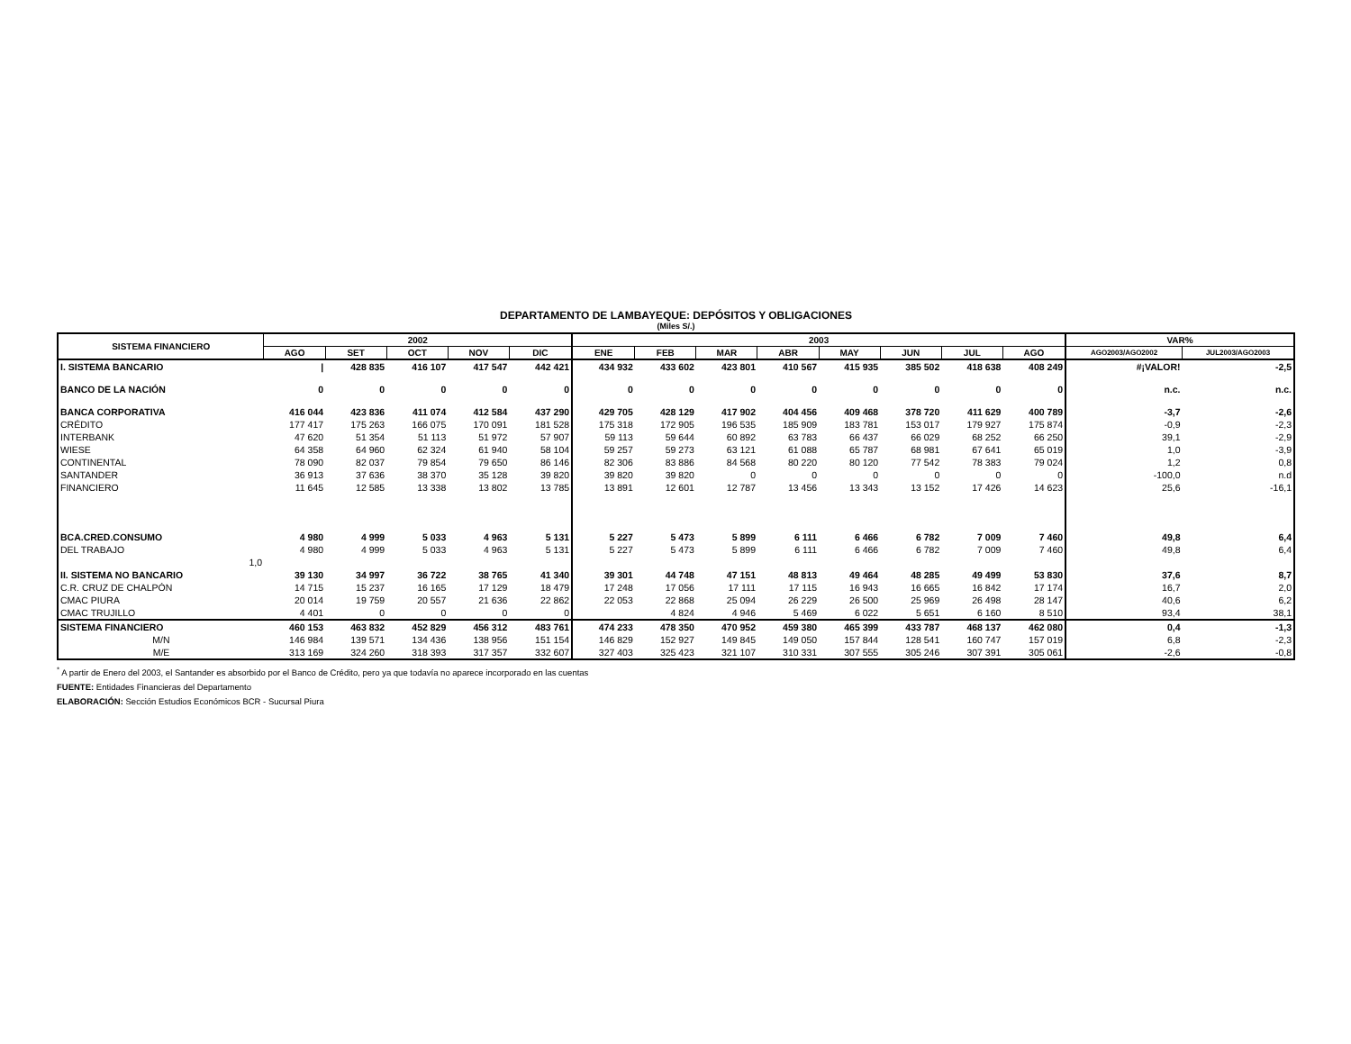DEPARTAMENTO DE LAMBAYEQUE: DEPÓSITOS Y OBLIGACIONES
(Miles S/.)
| SISTEMA FINANCIERO | 2002 | | | | | 2003 | | | | | | | | VAR% | |
| --- | --- | --- | --- | --- | --- | --- | --- | --- | --- | --- | --- | --- | --- | --- | --- |
| | AGO | SET | OCT | NOV | DIC | ENE | FEB | MAR | ABR | MAY | JUN | JUL | AGO | AGO2003/AGO2002 | JUL2003/AGO2003 |
| I. SISTEMA BANCARIO | / | 428 835 | 416 107 | 417 547 | 442 421 | 434 932 | 433 602 | 423 801 | 410 567 | 415 935 | 385 502 | 418 638 | 408 249 | #¡VALOR! | -2,5 |
| BANCO DE LA NACIÓN | 0 | 0 | 0 | 0 | 0 | 0 | 0 | 0 | 0 | 0 | 0 | 0 | 0 | n.c. | n.c. |
| BANCA CORPORATIVA | 416 044 | 423 836 | 411 074 | 412 584 | 437 290 | 429 705 | 428 129 | 417 902 | 404 456 | 409 468 | 378 720 | 411 629 | 400 789 | -3,7 | -2,6 |
| CRÉDITO | 177 417 | 175 263 | 166 075 | 170 091 | 181 528 | 175 318 | 172 905 | 196 535 | 185 909 | 183 781 | 153 017 | 179 927 | 175 874 | -0,9 | -2,3 |
| INTERBANK | 47 620 | 51 354 | 51 113 | 51 972 | 57 907 | 59 113 | 59 644 | 60 892 | 63 783 | 66 437 | 66 029 | 68 252 | 66 250 | 39,1 | -2,9 |
| WIESE | 64 358 | 64 960 | 62 324 | 61 940 | 58 104 | 59 257 | 59 273 | 63 121 | 61 088 | 65 787 | 68 981 | 67 641 | 65 019 | 1,0 | -3,9 |
| CONTINENTAL | 78 090 | 82 037 | 79 854 | 79 650 | 86 146 | 82 306 | 83 886 | 84 568 | 80 220 | 80 120 | 77 542 | 78 383 | 79 024 | 1,2 | 0,8 |
| SANTANDER | 36 913 | 37 636 | 38 370 | 35 128 | 39 820 | 39 820 | 39 820 | 0 | 0 | 0 | 0 | 0 | 0 | -100,0 | n.d |
| FINANCIERO | 11 645 | 12 585 | 13 338 | 13 802 | 13 785 | 13 891 | 12 601 | 12 787 | 13 456 | 13 343 | 13 152 | 17 426 | 14 623 | 25,6 | -16,1 |
| BCA.CRED.CONSUMO | 4 980 | 4 999 | 5 033 | 4 963 | 5 131 | 5 227 | 5 473 | 5 899 | 6 111 | 6 466 | 6 782 | 7 009 | 7 460 | 49,8 | 6,4 |
| DEL TRABAJO | 4 980 | 4 999 | 5 033 | 4 963 | 5 131 | 5 227 | 5 473 | 5 899 | 6 111 | 6 466 | 6 782 | 7 009 | 7 460 | 49,8 | 6,4 |
| 1,0 | | | | | | | | | | | | | | | |
| II. SISTEMA NO BANCARIO | 39 130 | 34 997 | 36 722 | 38 765 | 41 340 | 39 301 | 44 748 | 47 151 | 48 813 | 49 464 | 48 285 | 49 499 | 53 830 | 37,6 | 8,7 |
| C.R. CRUZ DE CHALPÓN | 14 715 | 15 237 | 16 165 | 17 129 | 18 479 | 17 248 | 17 056 | 17 111 | 17 115 | 16 943 | 16 665 | 16 842 | 17 174 | 16,7 | 2,0 |
| CMAC PIURA | 20 014 | 19 759 | 20 557 | 21 636 | 22 862 | 22 053 | 22 868 | 25 094 | 26 229 | 26 500 | 25 969 | 26 498 | 28 147 | 40,6 | 6,2 |
| CMAC TRUJILLO | 4 401 | 0 | 0 | 0 | 0 | | 4 824 | 4 946 | 5 469 | 6 022 | 5 651 | 6 160 | 8 510 | 93,4 | 38,1 |
| SISTEMA FINANCIERO | 460 153 | 463 832 | 452 829 | 456 312 | 483 761 | 474 233 | 478 350 | 470 952 | 459 380 | 465 399 | 433 787 | 468 137 | 462 080 | 0,4 | -1,3 |
| M/N | 146 984 | 139 571 | 134 436 | 138 956 | 151 154 | 146 829 | 152 927 | 149 845 | 149 050 | 157 844 | 128 541 | 160 747 | 157 019 | 6,8 | -2,3 |
| M/E | 313 169 | 324 260 | 318 393 | 317 357 | 332 607 | 327 403 | 325 423 | 321 107 | 310 331 | 307 555 | 305 246 | 307 391 | 305 061 | -2,6 | -0,8 |
<sup>*</sup> A partir de Enero del 2003, el Santander es absorbido por el Banco de Crédito, pero ya que todavía no aparece incorporado en las cuentas
FUENTE: Entidades Financieras del Departamento
ELABORACIÓN: Sección Estudios Económicos BCR - Sucursal Piura